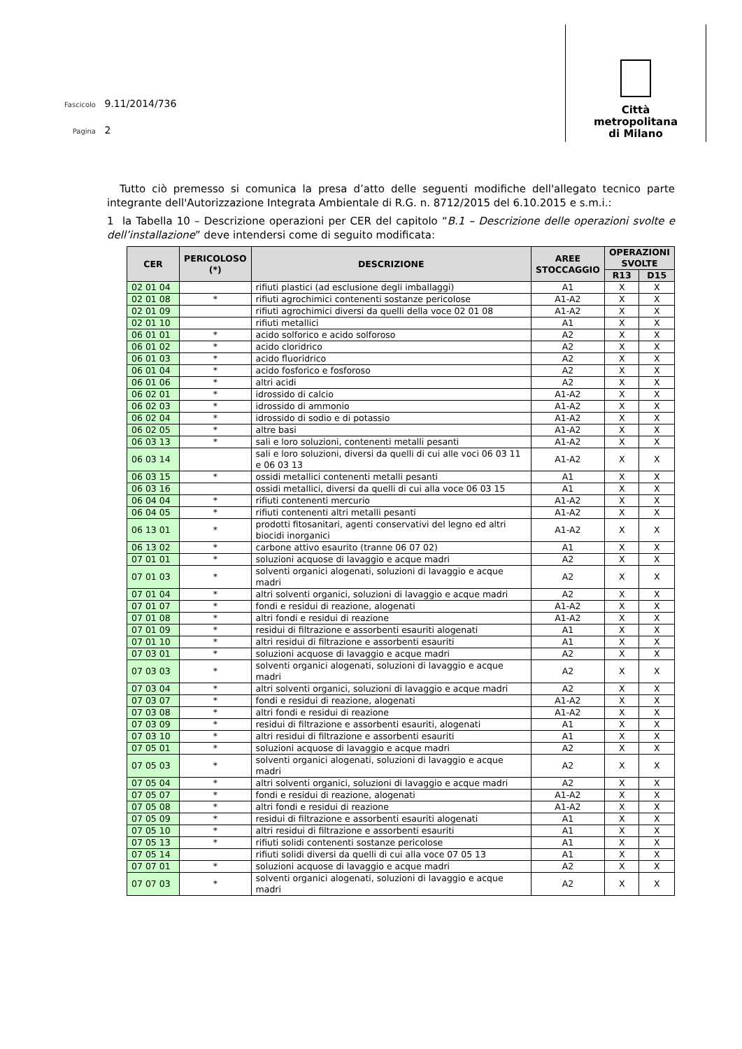Fascicolo 9.11/2014/736
Pagina 2
Città
metropolitana
di Milano
Tutto ciò premesso si comunica la presa d’atto delle seguenti modifiche dell'allegato tecnico parte integrante dell'Autorizzazione Integrata Ambientale di R.G. n. 8712/2015 del 6.10.2015 e s.m.i.:
1 la Tabella 10 – Descrizione operazioni per CER del capitolo “B.1 – Descrizione delle operazioni svolte e dell’installazione” deve intendersi come di seguito modificata:
| CER | PERICOLOSO (*) | DESCRIZIONE | AREE STOCCAGGIO | OPERAZIONI SVOLTE | |
| --- | --- | --- | --- | --- | --- |
| | | | | R13 | D15 |
| 02 01 04 | | rifiuti plastici (ad esclusione degli imballaggi) | A1 | X | X |
| 02 01 08 | * | rifiuti agrochimici contenenti sostanze pericolose | A1-A2 | X | X |
| 02 01 09 | | rifiuti agrochimici diversi da quelli della voce 02 01 08 | A1-A2 | X | X |
| 02 01 10 | | rifiuti metallici | A1 | X | X |
| 06 01 01 | * | acido solforico e acido solforoso | A2 | X | X |
| 06 01 02 | * | acido cloridrico | A2 | X | X |
| 06 01 03 | * | acido fluoridrico | A2 | X | X |
| 06 01 04 | * | acido fosforico e fosforoso | A2 | X | X |
| 06 01 06 | * | altri acidi | A2 | X | X |
| 06 02 01 | * | idrossido di calcio | A1-A2 | X | X |
| 06 02 03 | * | idrossido di ammonio | A1-A2 | X | X |
| 06 02 04 | * | idrossido di sodio e di potassio | A1-A2 | X | X |
| 06 02 05 | * | altre basi | A1-A2 | X | X |
| 06 03 13 | * | sali e loro soluzioni, contenenti metalli pesanti | A1-A2 | X | X |
| 06 03 14 | | sali e loro soluzioni, diversi da quelli di cui alle voci 06 03 11 e 06 03 13 | A1-A2 | X | X |
| 06 03 15 | * | ossidi metallici contenenti metalli pesanti | A1 | X | X |
| 06 03 16 | | ossidi metallici, diversi da quelli di cui alla voce 06 03 15 | A1 | X | X |
| 06 04 04 | * | rifiuti contenenti mercurio | A1-A2 | X | X |
| 06 04 05 | * | rifiuti contenenti altri metalli pesanti | A1-A2 | X | X |
| 06 13 01 | * | prodotti fitosanitari, agenti conservativi del legno ed altri biocidi inorganici | A1-A2 | X | X |
| 06 13 02 | * | carbone attivo esaurito (tranne 06 07 02) | A1 | X | X |
| 07 01 01 | * | soluzioni acquose di lavaggio e acque madri | A2 | X | X |
| 07 01 03 | * | solventi organici alogenati, soluzioni di lavaggio e acque madri | A2 | X | X |
| 07 01 04 | * | altri solventi organici, soluzioni di lavaggio e acque madri | A2 | X | X |
| 07 01 07 | * | fondi e residui di reazione, alogenati | A1-A2 | X | X |
| 07 01 08 | * | altri fondi e residui di reazione | A1-A2 | X | X |
| 07 01 09 | * | residui di filtrazione e assorbenti esauriti alogenati | A1 | X | X |
| 07 01 10 | * | altri residui di filtrazione e assorbenti esauriti | A1 | X | X |
| 07 03 01 | * | soluzioni acquose di lavaggio e acque madri | A2 | X | X |
| 07 03 03 | * | solventi organici alogenati, soluzioni di lavaggio e acque madri | A2 | X | X |
| 07 03 04 | * | altri solventi organici, soluzioni di lavaggio e acque madri | A2 | X | X |
| 07 03 07 | * | fondi e residui di reazione, alogenati | A1-A2 | X | X |
| 07 03 08 | * | altri fondi e residui di reazione | A1-A2 | X | X |
| 07 03 09 | * | residui di filtrazione e assorbenti esauriti, alogenati | A1 | X | X |
| 07 03 10 | * | altri residui di filtrazione e assorbenti esauriti | A1 | X | X |
| 07 05 01 | * | soluzioni acquose di lavaggio e acque madri | A2 | X | X |
| 07 05 03 | * | solventi organici alogenati, soluzioni di lavaggio e acque madri | A2 | X | X |
| 07 05 04 | * | altri solventi organici, soluzioni di lavaggio e acque madri | A2 | X | X |
| 07 05 07 | * | fondi e residui di reazione, alogenati | A1-A2 | X | X |
| 07 05 08 | * | altri fondi e residui di reazione | A1-A2 | X | X |
| 07 05 09 | * | residui di filtrazione e assorbenti esauriti alogenati | A1 | X | X |
| 07 05 10 | * | altri residui di filtrazione e assorbenti esauriti | A1 | X | X |
| 07 05 13 | * | rifiuti solidi contenenti sostanze pericolose | A1 | X | X |
| 07 05 14 | | rifiuti solidi diversi da quelli di cui alla voce 07 05 13 | A1 | X | X |
| 07 07 01 | * | soluzioni acquose di lavaggio e acque madri | A2 | X | X |
| 07 07 03 | * | solventi organici alogenati, soluzioni di lavaggio e acque madri | A2 | X | X |